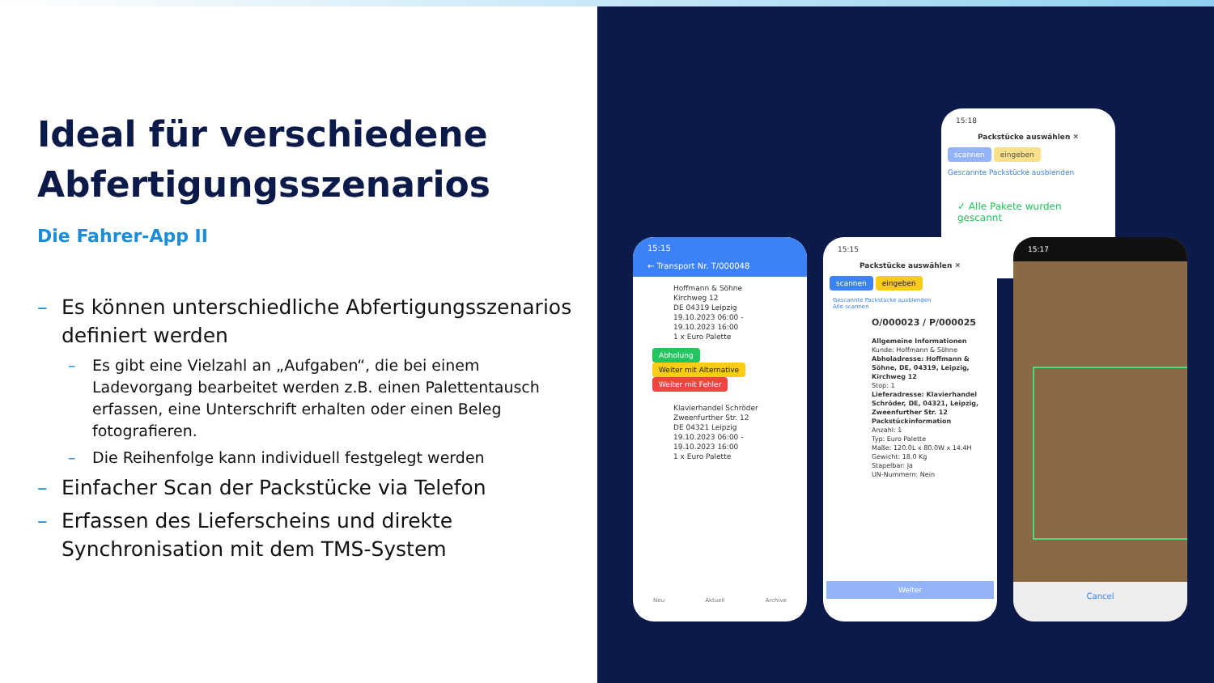Ideal für verschiedene Abfertigungsszenarios
Die Fahrer-App II
– Es können unterschiedliche Abfertigungsszenarios definiert werden
– Es gibt eine Vielzahl an „Aufgaben“, die bei einem Ladevorgang bearbeitet werden z.B. einen Palettentausch erfassen, eine Unterschrift erhalten oder einen Beleg fotografieren.
– Die Reihenfolge kann individuell festgelegt werden
– Einfacher Scan der Packstücke via Telefon
– Erfassen des Lieferscheins und direkte Synchronisation mit dem TMS-System
15:18
Packstücke auswählen ✕
scannen eingeben
Gescannte Packstücke ausblenden
✓ Alle Pakete wurden gescannt
15:15
← Transport Nr. T/000048
Hoffmann & Söhne
Kirchweg 12
DE 04319 Leipzig
19.10.2023 06:00 - 19.10.2023 16:00
1 x Euro Palette
Abholung Weiter mit Alternative Weiter mit Fehler
Klavierhandel Schröder
Zweenfurther Str. 12
DE 04321 Leipzig
19.10.2023 06:00 - 19.10.2023 16:00
1 x Euro Palette
Neu Aktuell Archive
15:15
Packstücke auswählen ✕
scannen eingeben
Gescannte Packstücke ausblenden
Alle scannen
O/000023 / P/000025
Allgemeine Informationen
Kunde: Hoffmann & Söhne
Abholadresse: Hoffmann & Söhne, DE, 04319, Leipzig, Kirchweg 12
Stop: 1
Lieferadresse: Klavierhandel Schröder, DE, 04321, Leipzig, Zweenfurther Str. 12
Packstückinformation
Anzahl: 1
Typ: Euro Palette
Maße: 120.0L x 80.0W x 14.4H
Gewicht: 18.0 Kg
Stapelbar: Ja
UN-Nummern: Nein
Weiter
15:17
Cancel